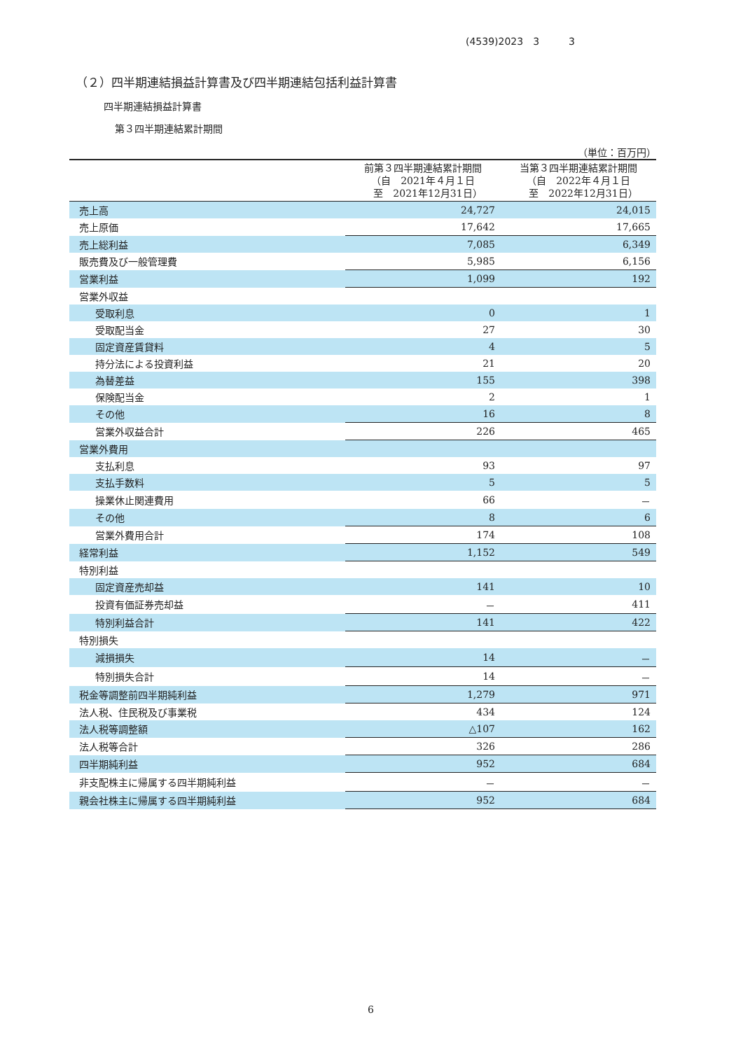(4539)2023　3　　　3
（２）四半期連結損益計算書及び四半期連結包括利益計算書
四半期連結損益計算書
第３四半期連結累計期間
（単位：百万円）
| | 前第３四半期連結累計期間 （自 2021年４月１日 至 2021年12月31日） | 当第３四半期連結累計期間 （自 2022年４月１日 至 2022年12月31日） |
| --- | --- | --- |
| 売上高 | 24,727 | 24,015 |
| 売上原価 | 17,642 | 17,665 |
| 売上総利益 | 7,085 | 6,349 |
| 販売費及び一般管理費 | 5,985 | 6,156 |
| 営業利益 | 1,099 | 192 |
| 営業外収益 | | |
| 受取利息 | 0 | 1 |
| 受取配当金 | 27 | 30 |
| 固定資産賃貸料 | 4 | 5 |
| 持分法による投資利益 | 21 | 20 |
| 為替差益 | 155 | 398 |
| 保険配当金 | 2 | 1 |
| その他 | 16 | 8 |
| 営業外収益合計 | 226 | 465 |
| 営業外費用 | | |
| 支払利息 | 93 | 97 |
| 支払手数料 | 5 | 5 |
| 操業休止関連費用 | 66 | － |
| その他 | 8 | 6 |
| 営業外費用合計 | 174 | 108 |
| 経常利益 | 1,152 | 549 |
| 特別利益 | | |
| 固定資産売却益 | 141 | 10 |
| 投資有価証券売却益 | － | 411 |
| 特別利益合計 | 141 | 422 |
| 特別損失 | | |
| 減損損失 | 14 | － |
| 特別損失合計 | 14 | － |
| 税金等調整前四半期純利益 | 1,279 | 971 |
| 法人税、住民税及び事業税 | 434 | 124 |
| 法人税等調整額 | △107 | 162 |
| 法人税等合計 | 326 | 286 |
| 四半期純利益 | 952 | 684 |
| 非支配株主に帰属する四半期純利益 | － | － |
| 親会社株主に帰属する四半期純利益 | 952 | 684 |
6